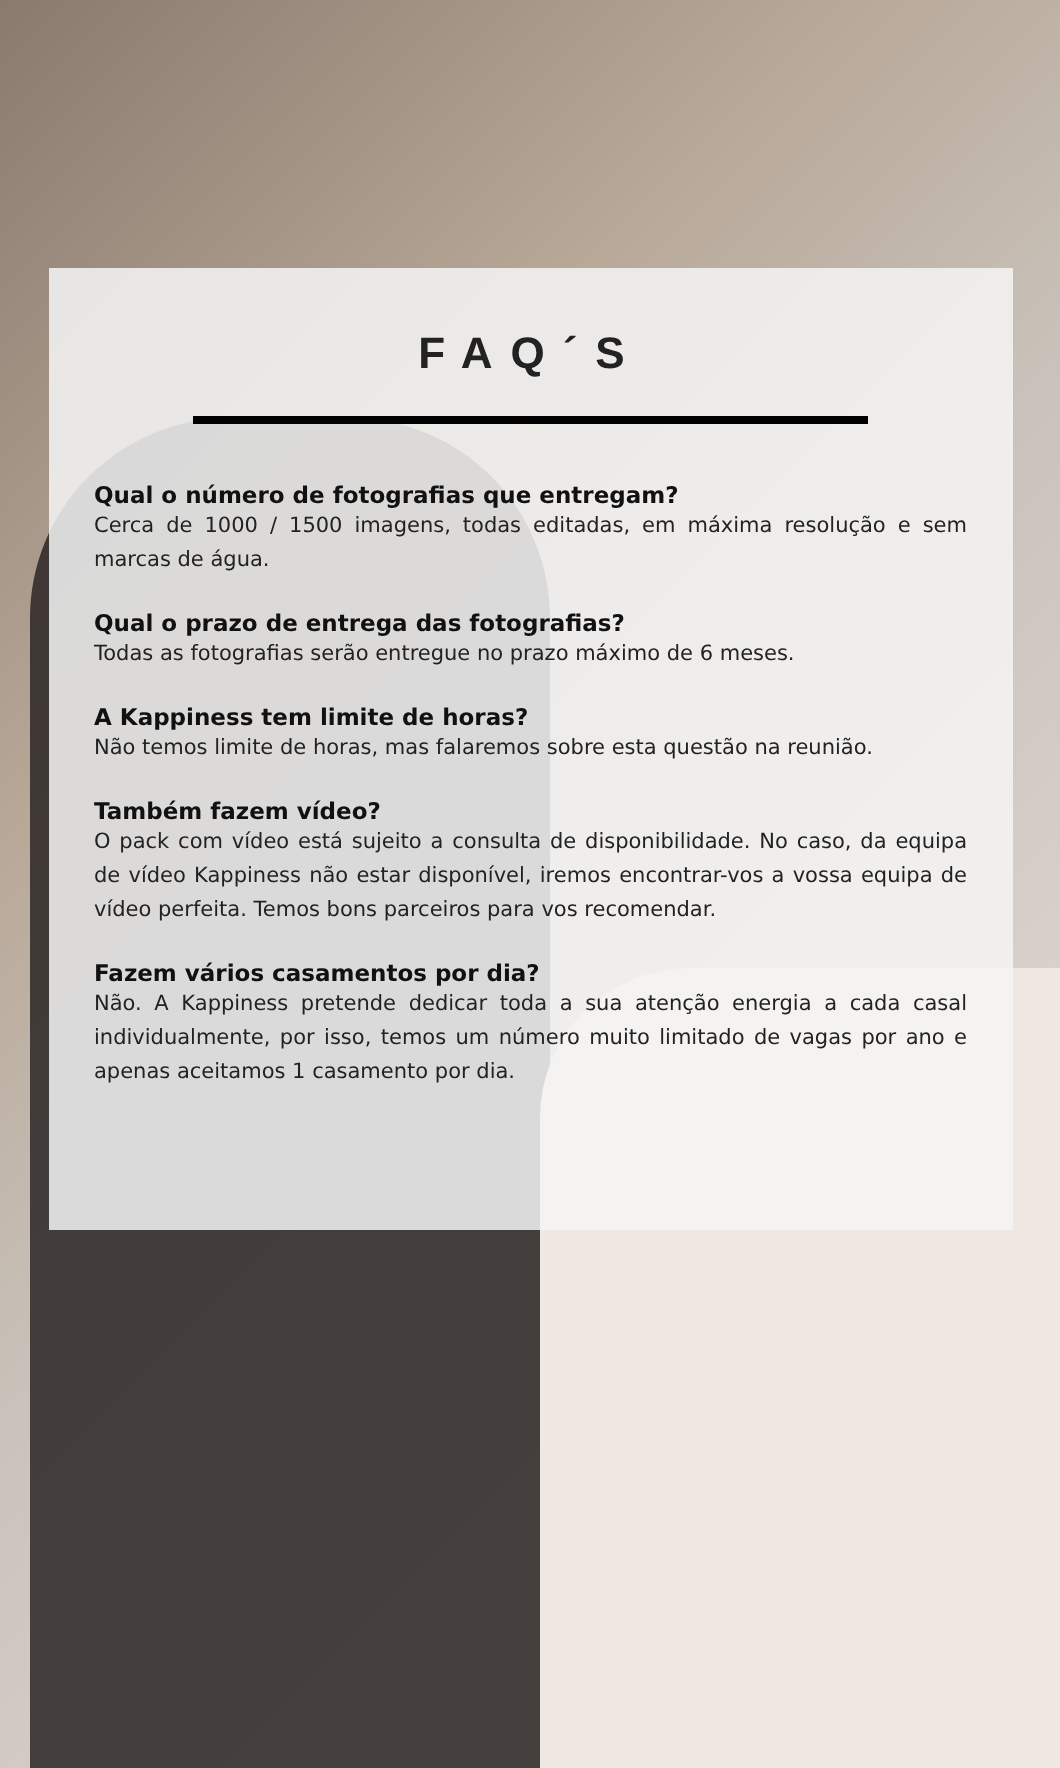FAQ´S
Qual o número de fotografias que entregam?
Cerca de 1000 / 1500 imagens, todas editadas, em máxima resolução e sem marcas de água.
Qual o prazo de entrega das fotografias?
Todas as fotografias serão entregue no prazo máximo de 6 meses.
A Kappiness tem limite de horas?
Não temos limite de horas, mas falaremos sobre esta questão na reunião.
Também fazem vídeo?
O pack com vídeo está sujeito a consulta de disponibilidade. No caso, da equipa de vídeo Kappiness não estar disponível, iremos encontrar-vos a vossa equipa de vídeo perfeita. Temos bons parceiros para vos recomendar.
Fazem vários casamentos por dia?
Não. A Kappiness pretende dedicar toda a sua atenção energia a cada casal individualmente, por isso, temos um número muito limitado de vagas por ano e apenas aceitamos 1 casamento por dia.